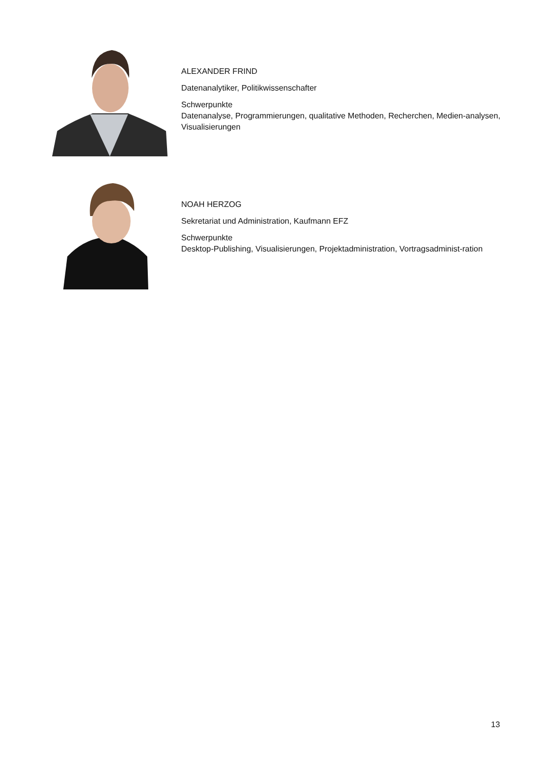ALEXANDER FRIND
Datenanalytiker, Politikwissenschafter
Schwerpunkte
Datenanalyse, Programmierungen, qualitative Methoden, Recherchen, Medien-analysen, Visualisierungen
NOAH HERZOG
Sekretariat und Administration, Kaufmann EFZ
Schwerpunkte
Desktop-Publishing, Visualisierungen, Projektadministration, Vortragsadminist-ration
13